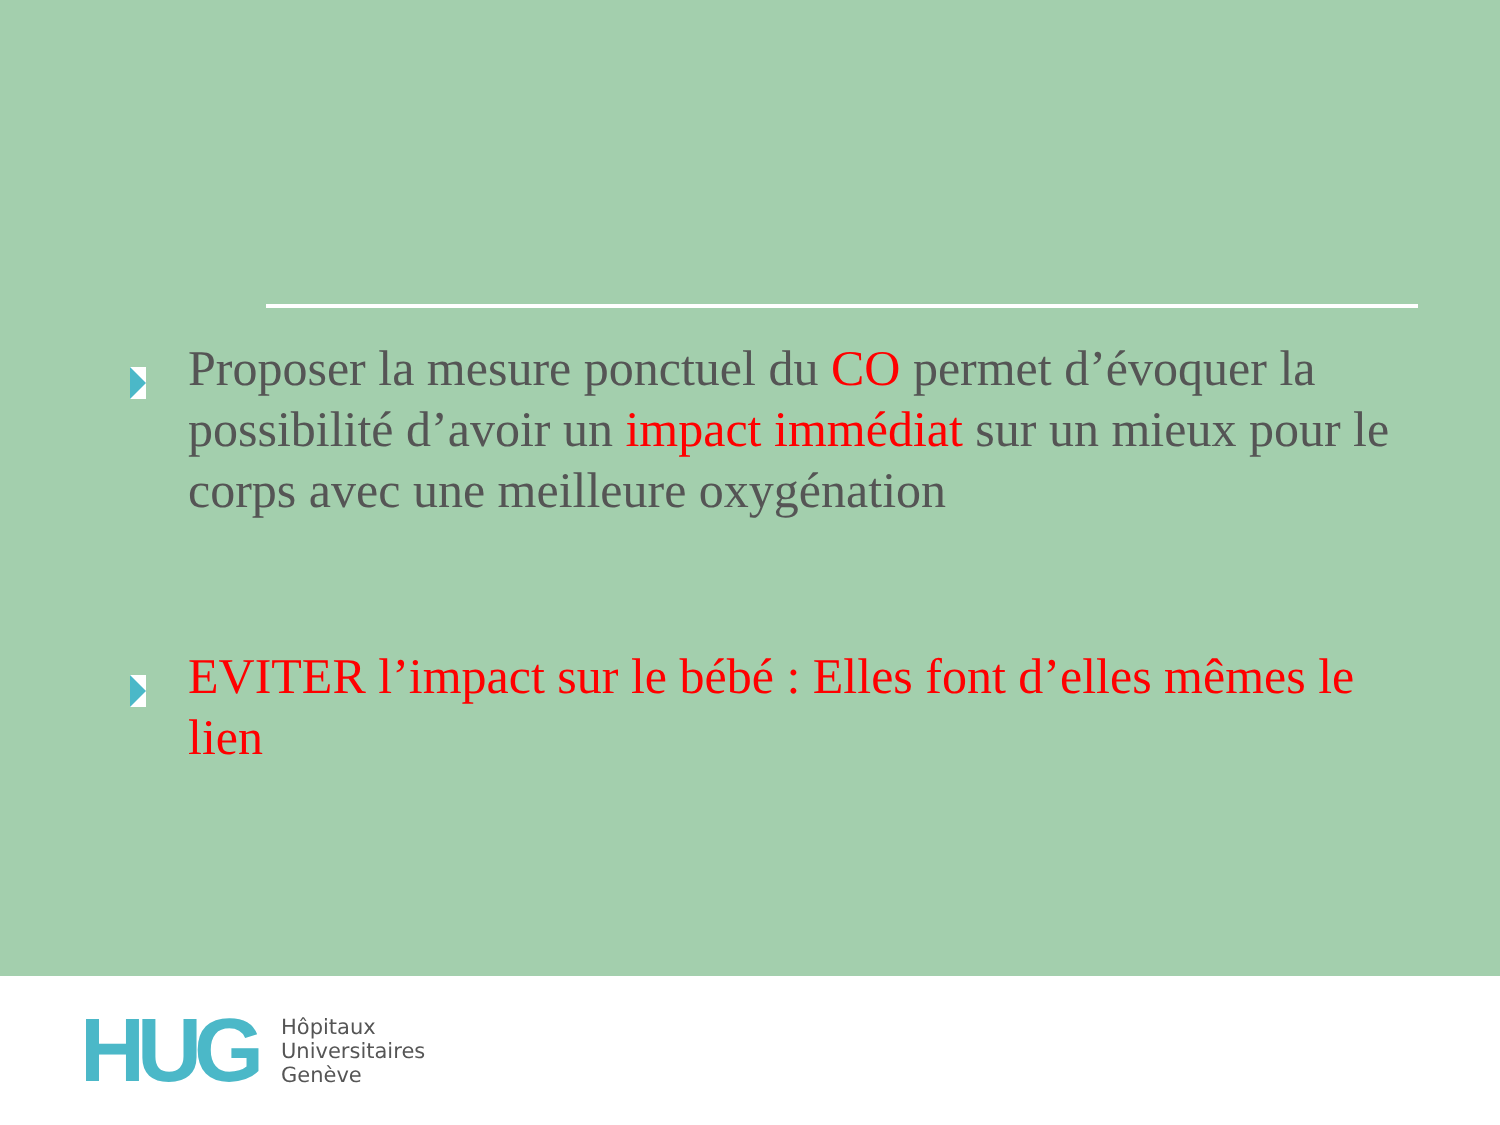Proposer la mesure ponctuel du CO permet d’évoquer la possibilité d’avoir un impact immédiat sur un mieux pour le corps avec une meilleure oxygénation
EVITER l’impact sur le bébé : Elles font d’elles mêmes le lien
HUG
Hôpitaux
Universitaires
Genève